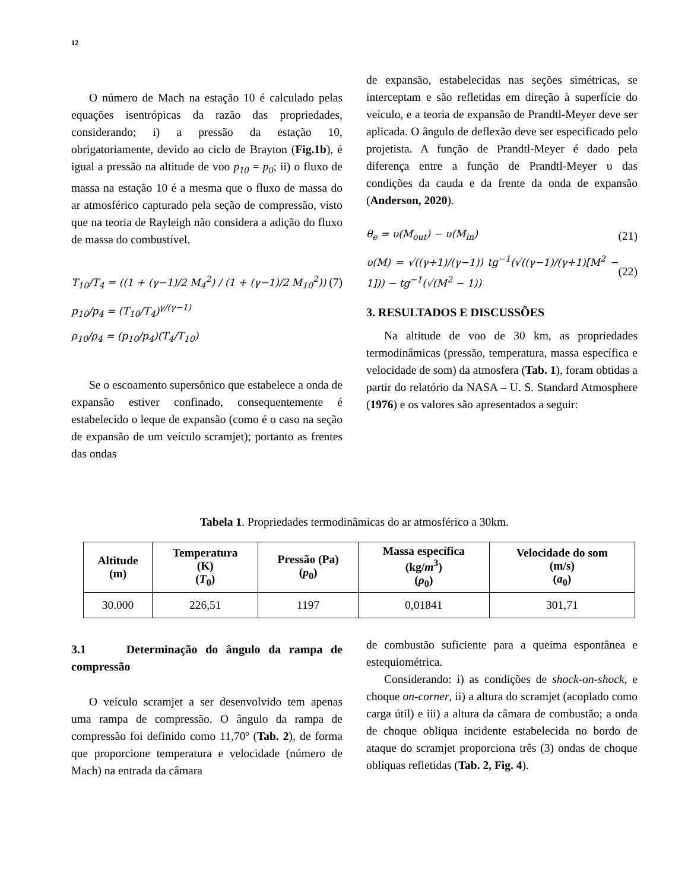12
O número de Mach na estação 10 é calculado pelas equações isentrópicas da razão das propriedades, considerando; i) a pressão da estação 10, obrigatoriamente, devido ao ciclo de Brayton (Fig.1b), é igual a pressão na altitude de voo p<sub>10</sub> = p<sub>0</sub>; ii) o fluxo de massa na estação 10 é a mesma que o fluxo de massa do ar atmosférico capturado pela seção de compressão, visto que na teoria de Rayleigh não considera a adição do fluxo de massa do combustível.
T<sub>10</sub>/T<sub>4</sub> = ((1 + (γ−1)/2 M<sub>4</sub><sup>2</sup>) / (1 + (γ−1)/2 M<sub>10</sub><sup>2</sup>)) (7)
p<sub>10</sub>/p<sub>4</sub> = (T<sub>10</sub>/T<sub>4</sub>)<sup>γ/(γ−1)</sup>
ρ<sub>10</sub>/ρ<sub>4</sub> = (p<sub>10</sub>/p<sub>4</sub>)(T<sub>4</sub>/T<sub>10</sub>)
Se o escoamento supersônico que estabelece a onda de expansão estiver confinado, consequentemente é estabelecido o leque de expansão (como é o caso na seção de expansão de um veículo scramjet); portanto as frentes das ondas
de expansão, estabelecidas nas seções simétricas, se interceptam e são refletidas em direção à superfície do veículo, e a teoria de expansão de Prandtl-Meyer deve ser aplicada. O ângulo de deflexão deve ser especificado pelo projetista. A função de Prandtl-Meyer é dado pela diferença entre a função de Prandtl-Meyer υ das condições da cauda e da frente da onda de expansão (Anderson, 2020).
θ<sub>e</sub> = υ(M<sub>out</sub>) − υ(M<sub>in</sub>) (21)
υ(M) = √((γ+1)/(γ−1)) tg<sup>−1</sup>(√((γ−1)/(γ+1)[M<sup>2</sup> − 1])) − tg<sup>−1</sup>(√(M<sup>2</sup> − 1)) (22)
3. RESULTADOS E DISCUSSÕES
Na altitude de voo de 30 km, as propriedades termodinâmicas (pressão, temperatura, massa específica e velocidade de som) da atmosfera (Tab. 1), foram obtidas a partir do relatório da NASA – U. S. Standard Atmosphere (1976) e os valores são apresentados a seguir:
Tabela 1. Propriedades termodinâmicas do ar atmosférico a 30km.
| Altitude (m) | Temperatura (K) ( T<sub>0</sub>) | Pressão (Pa) ( p<sub>0</sub>) | Massa específica (kg/ m<sup>3</sup>) ( ρ<sub>0</sub>) | Velocidade do som (m/s) ( a<sub>0</sub>) |
| --- | --- | --- | --- | --- |
| 30.000 | 226,51 | 1197 | 0,01841 | 301,71 |
3.1 Determinação do ângulo da rampa de compressão
O veículo scramjet a ser desenvolvido tem apenas uma rampa de compressão. O ângulo da rampa de compressão foi definido como 11,70º (Tab. 2), de forma que proporcione temperatura e velocidade (número de Mach) na entrada da câmara
de combustão suficiente para a queima espontânea e estequiométrica.
Considerando: i) as condições de shock-on-shock, e choque on-corner, ii) a altura do scramjet (acoplado como carga útil) e iii) a altura da câmara de combustão; a onda de choque obliqua incidente estabelecida no bordo de ataque do scramjet proporciona três (3) ondas de choque oblíquas refletidas (Tab. 2, Fig. 4).